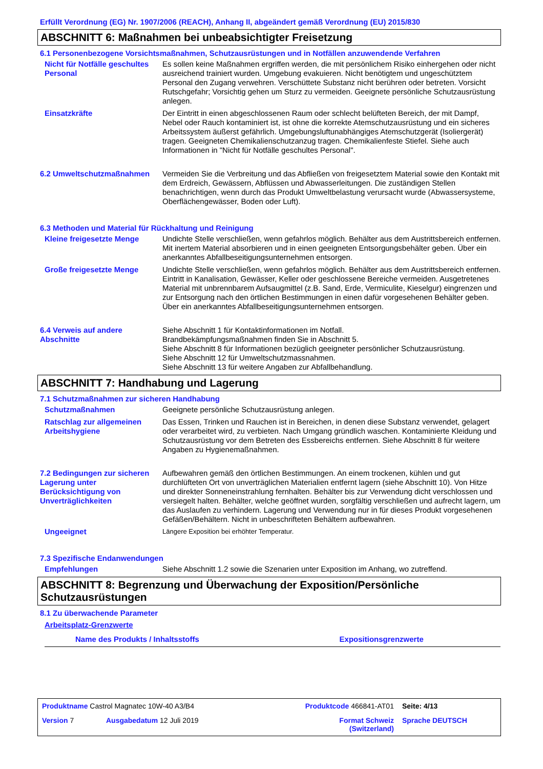Erfüllt Verordnung (EG) Nr. 1907/2006 (REACH), Anhang II, abgeändert gemäß Verordnung (EU) 2015/830
ABSCHNITT 6: Maßnahmen bei unbeabsichtigter Freisetzung
6.1 Personenbezogene Vorsichtsmaßnahmen, Schutzausrüstungen und in Notfällen anzuwendende Verfahren
Nicht für Notfälle geschultes Personal
Es sollen keine Maßnahmen ergriffen werden, die mit persönlichem Risiko einhergehen oder nicht ausreichend trainiert wurden. Umgebung evakuieren. Nicht benötigtem und ungeschütztem Personal den Zugang verwehren. Verschüttete Substanz nicht berühren oder betreten. Vorsicht Rutschgefahr; Vorsichtig gehen um Sturz zu vermeiden. Geeignete persönliche Schutzausrüstung anlegen.
Einsatzkräfte Der Eintritt in einen abgeschlossenen Raum oder schlecht belüfteten Bereich, der mit Dampf, Nebel oder Rauch kontaminiert ist, ist ohne die korrekte Atemschutzausrüstung und ein sicheres Arbeitssystem äußerst gefährlich. Umgebungsluftunabhängiges Atemschutzgerät (Isoliergerät) tragen. Geeigneten Chemikalienschutzanzug tragen. Chemikalienfeste Stiefel. Siehe auch Informationen in "Nicht für Notfälle geschultes Personal".
6.2 Umweltschutzmaßnahmen Vermeiden Sie die Verbreitung und das Abfließen von freigesetztem Material sowie den Kontakt mit dem Erdreich, Gewässern, Abflüssen und Abwasserleitungen. Die zuständigen Stellen benachrichtigen, wenn durch das Produkt Umweltbelastung verursacht wurde (Abwassersysteme, Oberflächengewässer, Boden oder Luft).
6.3 Methoden und Material für Rückhaltung und Reinigung
Kleine freigesetzte Menge Undichte Stelle verschließen, wenn gefahrlos möglich. Behälter aus dem Austrittsbereich entfernen. Mit inertem Material absorbieren und in einen geeigneten Entsorgungsbehälter geben. Über ein anerkanntes Abfallbeseitigungsunternehmen entsorgen.
Große freigesetzte Menge Undichte Stelle verschließen, wenn gefahrlos möglich. Behälter aus dem Austrittsbereich entfernen. Eintritt in Kanalisation, Gewässer, Keller oder geschlossene Bereiche vermeiden. Ausgetretenes Material mit unbrennbarem Aufsaugmittel (z.B. Sand, Erde, Vermiculite, Kieselgur) eingrenzen und zur Entsorgung nach den örtlichen Bestimmungen in einen dafür vorgesehenen Behälter geben. Über ein anerkanntes Abfallbeseitigungsunternehmen entsorgen.
6.4 Verweis auf andere Abschnitte
Siehe Abschnitt 1 für Kontaktinformationen im Notfall.
Brandbekämpfungsmaßnahmen finden Sie in Abschnitt 5.
Siehe Abschnitt 8 für Informationen bezüglich geeigneter persönlicher Schutzausrüstung.
Siehe Abschnitt 12 für Umweltschutzmassnahmen.
Siehe Abschnitt 13 für weitere Angaben zur Abfallbehandlung.
ABSCHNITT 7: Handhabung und Lagerung
7.1 Schutzmaßnahmen zur sicheren Handhabung
Schutzmaßnahmen Geeignete persönliche Schutzausrüstung anlegen.
Ratschlag zur allgemeinen Arbeitshygiene
Das Essen, Trinken und Rauchen ist in Bereichen, in denen diese Substanz verwendet, gelagert oder verarbeitet wird, zu verbieten. Nach Umgang gründlich waschen. Kontaminierte Kleidung und Schutzausrüstung vor dem Betreten des Essbereichs entfernen. Siehe Abschnitt 8 für weitere Angaben zu Hygienemaßnahmen.
7.2 Bedingungen zur sicheren Lagerung unter Berücksichtigung von Unverträglichkeiten
Aufbewahren gemäß den örtlichen Bestimmungen. An einem trockenen, kühlen und gut durchlüfteten Ort von unverträglichen Materialien entfernt lagern (siehe Abschnitt 10). Von Hitze und direkter Sonneneinstrahlung fernhalten. Behälter bis zur Verwendung dicht verschlossen und versiegelt halten. Behälter, welche geöffnet wurden, sorgfältig verschließen und aufrecht lagern, um das Auslaufen zu verhindern. Lagerung und Verwendung nur in für dieses Produkt vorgesehenen Gefäßen/Behältern. Nicht in unbeschrifteten Behältern aufbewahren.
Ungeeignet
Längere Exposition bei erhöhter Temperatur.
7.3 Spezifische Endanwendungen
Empfehlungen Siehe Abschnitt 1.2 sowie die Szenarien unter Exposition im Anhang, wo zutreffend.
ABSCHNITT 8: Begrenzung und Überwachung der Exposition/Persönliche Schutzausrüstungen
8.1 Zu überwachende Parameter
Arbeitsplatz-Grenzwerte
| Name des Produkts / Inhaltsstoffs | Expositionsgrenzwerte |
| --- | --- |
| Produktname Castrol Magnatec 10W-40 A3/B4 | | Produktcode 466841-AT01 | Seite: 4/13 |
| Version 7 | Ausgabedatum 12 Juli 2019 | Format Schweiz (Switzerland) | Sprache DEUTSCH |